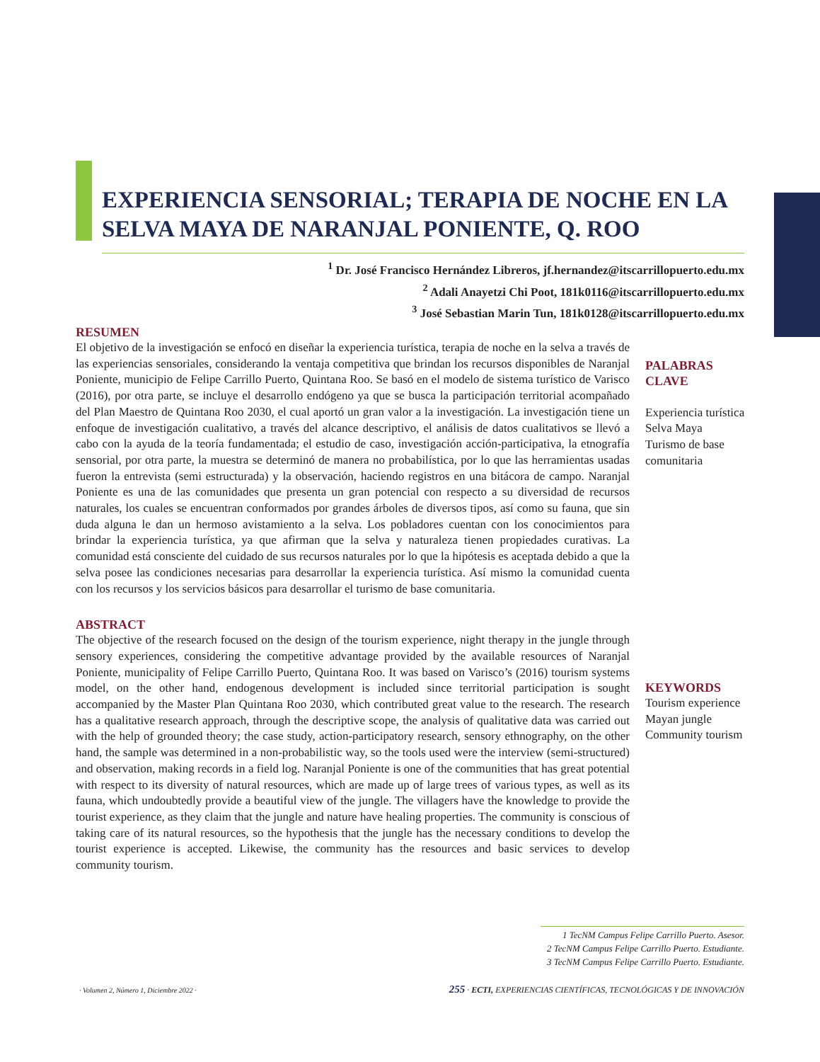EXPERIENCIA SENSORIAL; TERAPIA DE NOCHE EN LA SELVA MAYA DE NARANJAL PONIENTE, Q. ROO
<sup>1</sup> Dr. José Francisco Hernández Libreros, jf.hernandez@itscarrillopuerto.edu.mx
<sup>2</sup> Adali Anayetzi Chi Poot, 181k0116@itscarrillopuerto.edu.mx
<sup>3</sup> José Sebastian Marin Tun, 181k0128@itscarrillopuerto.edu.mx
RESUMEN
El objetivo de la investigación se enfocó en diseñar la experiencia turística, terapia de noche en la selva a través de las experiencias sensoriales, considerando la ventaja competitiva que brindan los recursos disponibles de Naranjal Poniente, municipio de Felipe Carrillo Puerto, Quintana Roo. Se basó en el modelo de sistema turístico de Varisco (2016), por otra parte, se incluye el desarrollo endógeno ya que se busca la participación territorial acompañado del Plan Maestro de Quintana Roo 2030, el cual aportó un gran valor a la investigación. La investigación tiene un enfoque de investigación cualitativo, a través del alcance descriptivo, el análisis de datos cualitativos se llevó a cabo con la ayuda de la teoría fundamentada; el estudio de caso, investigación acción-participativa, la etnografía sensorial, por otra parte, la muestra se determinó de manera no probabilística, por lo que las herramientas usadas fueron la entrevista (semi estructurada) y la observación, haciendo registros en una bitácora de campo. Naranjal Poniente es una de las comunidades que presenta un gran potencial con respecto a su diversidad de recursos naturales, los cuales se encuentran conformados por grandes árboles de diversos tipos, así como su fauna, que sin duda alguna le dan un hermoso avistamiento a la selva. Los pobladores cuentan con los conocimientos para brindar la experiencia turística, ya que afirman que la selva y naturaleza tienen propiedades curativas. La comunidad está consciente del cuidado de sus recursos naturales por lo que la hipótesis es aceptada debido a que la selva posee las condiciones necesarias para desarrollar la experiencia turística. Así mismo la comunidad cuenta con los recursos y los servicios básicos para desarrollar el turismo de base comunitaria.
ABSTRACT
The objective of the research focused on the design of the tourism experience, night therapy in the jungle through sensory experiences, considering the competitive advantage provided by the available resources of Naranjal Poniente, municipality of Felipe Carrillo Puerto, Quintana Roo. It was based on Varisco’s (2016) tourism systems model, on the other hand, endogenous development is included since territorial participation is sought accompanied by the Master Plan Quintana Roo 2030, which contributed great value to the research. The research has a qualitative research approach, through the descriptive scope, the analysis of qualitative data was carried out with the help of grounded theory; the case study, action-participatory research, sensory ethnography, on the other hand, the sample was determined in a non-probabilistic way, so the tools used were the interview (semi-structured) and observation, making records in a field log. Naranjal Poniente is one of the communities that has great potential with respect to its diversity of natural resources, which are made up of large trees of various types, as well as its fauna, which undoubtedly provide a beautiful view of the jungle. The villagers have the knowledge to provide the tourist experience, as they claim that the jungle and nature have healing properties. The community is conscious of taking care of its natural resources, so the hypothesis that the jungle has the necessary conditions to develop the tourist experience is accepted. Likewise, the community has the resources and basic services to develop community tourism.
PALABRAS CLAVE
Experiencia turística
Selva Maya
Turismo de base comunitaria
KEYWORDS
Tourism experience
Mayan jungle
Community tourism
1 TecNM Campus Felipe Carrillo Puerto. Asesor.
2 TecNM Campus Felipe Carrillo Puerto. Estudiante.
3 TecNM Campus Felipe Carrillo Puerto. Estudiante.
· Volumen 2, Número 1, Diciembre 2022 ·
255 · ECTI, EXPERIENCIAS CIENTÍFICAS, TECNOLÓGICAS Y DE INNOVACIÓN